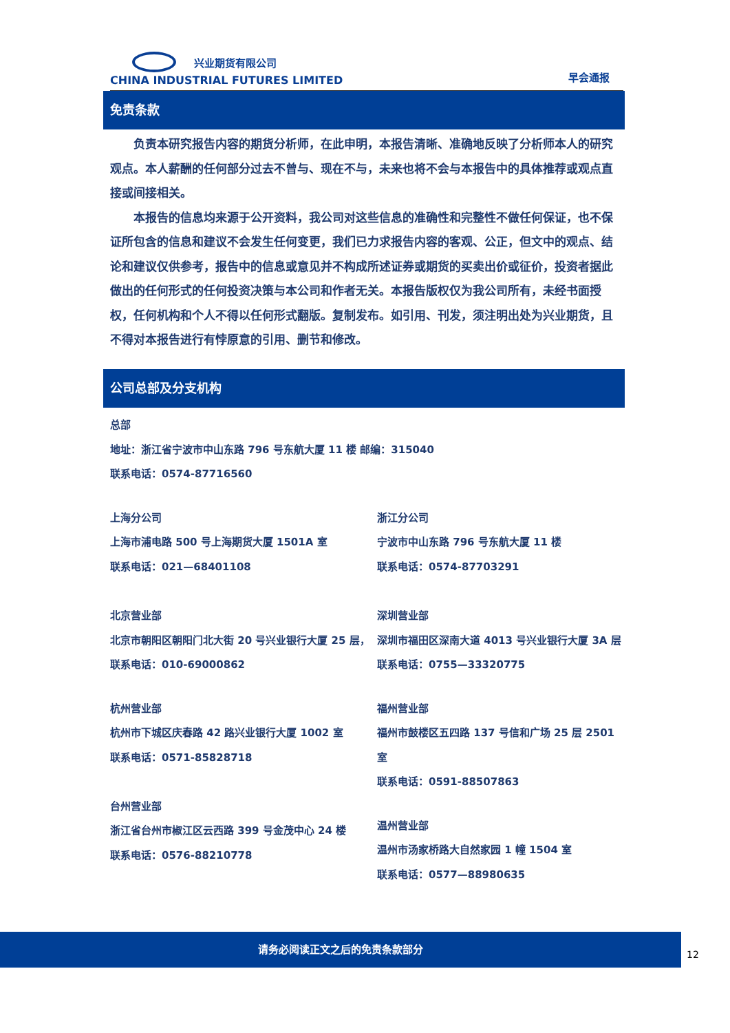兴业期货有限公司
CHINA INDUSTRIAL FUTURES LIMITED
早会通报
免责条款
负责本研究报告内容的期货分析师，在此申明，本报告清晰、准确地反映了分析师本人的研究观点。本人薪酬的任何部分过去不曾与、现在不与，未来也将不会与本报告中的具体推荐或观点直接或间接相关。
本报告的信息均来源于公开资料，我公司对这些信息的准确性和完整性不做任何保证，也不保证所包含的信息和建议不会发生任何变更，我们已力求报告内容的客观、公正，但文中的观点、结论和建议仅供参考，报告中的信息或意见并不构成所述证券或期货的买卖出价或征价，投资者据此做出的任何形式的任何投资决策与本公司和作者无关。本报告版权仅为我公司所有，未经书面授权，任何机构和个人不得以任何形式翻版。复制发布。如引用、刊发，须注明出处为兴业期货，且不得对本报告进行有悖原意的引用、删节和修改。
公司总部及分支机构
总部
地址：浙江省宁波市中山东路 796 号东航大厦 11 楼 邮编：315040
联系电话：0574-87716560
上海分公司
上海市浦电路 500 号上海期货大厦 1501A 室
联系电话：021—68401108
浙江分公司
宁波市中山东路 796 号东航大厦 11 楼
联系电话：0574-87703291
北京营业部
北京市朝阳区朝阳门北大街 20 号兴业银行大厦 25 层，
联系电话：010-69000862
深圳营业部
深圳市福田区深南大道 4013 号兴业银行大厦 3A 层
联系电话：0755—33320775
杭州营业部
杭州市下城区庆春路 42 路兴业银行大厦 1002 室
联系电话：0571-85828718
福州营业部
福州市鼓楼区五四路 137 号信和广场 25 层 2501 室
联系电话：0591-88507863
台州营业部
浙江省台州市椒江区云西路 399 号金茂中心 24 楼
联系电话：0576-88210778
温州营业部
温州市汤家桥路大自然家园 1 幢 1504 室
联系电话：0577—88980635
请务必阅读正文之后的免责条款部分
12